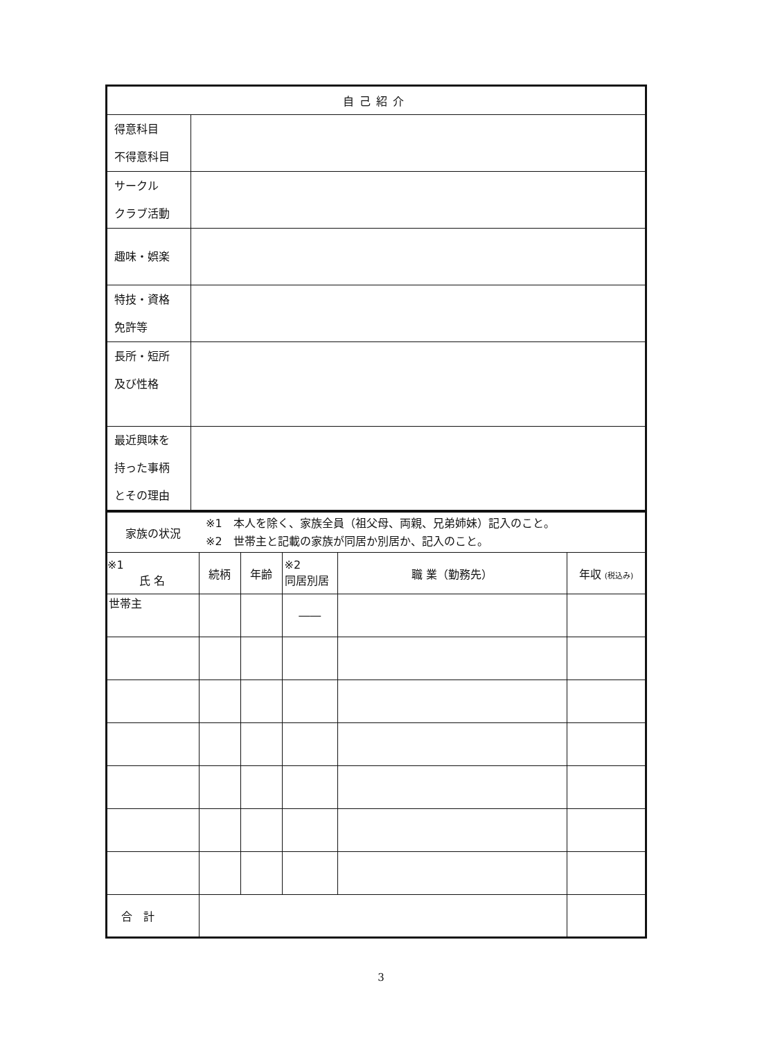| 自己紹介 | |
| --- | --- |
| 得意科目 不得意科目 | |
| サークル クラブ活動 | |
| 趣味・娯楽 | |
| 特技・資格 免許等 | |
| 長所・短所 及び性格 | |
| 最近興味を 持った事柄 とその理由 | |
| 家族の状況 | ※1 本人を除く、家族全員（祖父母、両親、兄弟姉妹）記入のこと。 ※2 世帯主と記載の家族が同居か別居か、記入のこと。 | | | | |
| ※1 氏 名 | 続柄 | 年齢 | ※2 同居別居 | 職 業（勤務先） | 年収 (税込み) |
| 世帯主 | | | ―― | | |
| 合 計 | | | | | |
3